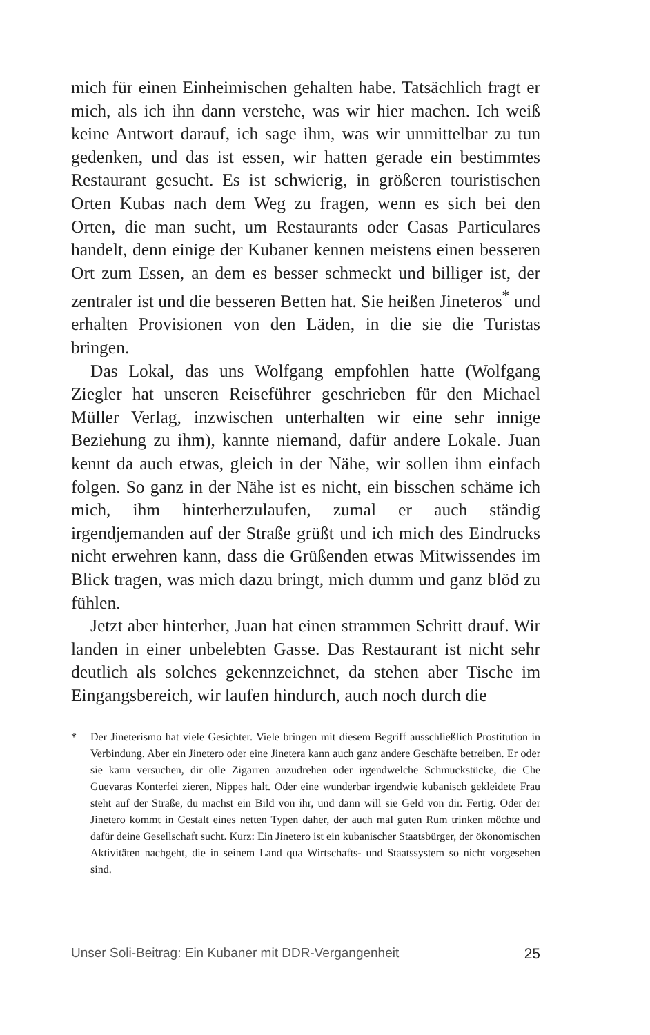mich für einen Einheimischen gehalten habe. Tatsächlich fragt er mich, als ich ihn dann verstehe, was wir hier machen. Ich weiß keine Antwort darauf, ich sage ihm, was wir unmittelbar zu tun gedenken, und das ist essen, wir hatten gerade ein bestimmtes Restaurant gesucht. Es ist schwierig, in größeren touristischen Orten Kubas nach dem Weg zu fragen, wenn es sich bei den Orten, die man sucht, um Restaurants oder Casas Particulares handelt, denn einige der Kubaner kennen meistens einen besseren Ort zum Essen, an dem es besser schmeckt und billiger ist, der zentraler ist und die besseren Betten hat. Sie heißen Jineteros<sup>*</sup> und erhalten Provisionen von den Läden, in die sie die Turistas bringen.
Das Lokal, das uns Wolfgang empfohlen hatte (Wolfgang Ziegler hat unseren Reiseführer geschrieben für den Michael Müller Verlag, inzwischen unterhalten wir eine sehr innige Beziehung zu ihm), kannte niemand, dafür andere Lokale. Juan kennt da auch etwas, gleich in der Nähe, wir sollen ihm einfach folgen. So ganz in der Nähe ist es nicht, ein bisschen schäme ich mich, ihm hinterherzulaufen, zumal er auch ständig irgendjemanden auf der Straße grüßt und ich mich des Eindrucks nicht erwehren kann, dass die Grüßenden etwas Mitwissendes im Blick tragen, was mich dazu bringt, mich dumm und ganz blöd zu fühlen.
Jetzt aber hinterher, Juan hat einen strammen Schritt drauf. Wir landen in einer unbelebten Gasse. Das Restaurant ist nicht sehr deutlich als solches gekennzeichnet, da stehen aber Tische im Eingangsbereich, wir laufen hindurch, auch noch durch die
* Der Jineterismo hat viele Gesichter. Viele bringen mit diesem Begriff ausschließlich Prostitution in Verbindung. Aber ein Jinetero oder eine Jinetera kann auch ganz andere Geschäfte betreiben. Er oder sie kann versuchen, dir olle Zigarren anzudrehen oder irgendwelche Schmuckstücke, die Che Guevaras Konterfei zieren, Nippes halt. Oder eine wunderbar irgendwie kubanisch gekleidete Frau steht auf der Straße, du machst ein Bild von ihr, und dann will sie Geld von dir. Fertig. Oder der Jinetero kommt in Gestalt eines netten Typen daher, der auch mal guten Rum trinken möchte und dafür deine Gesellschaft sucht. Kurz: Ein Jinetero ist ein kubanischer Staatsbürger, der ökonomischen Aktivitäten nachgeht, die in seinem Land qua Wirtschafts- und Staatssystem so nicht vorgesehen sind.
Unser Soli-Beitrag: Ein Kubaner mit DDR-Vergangenheit 25